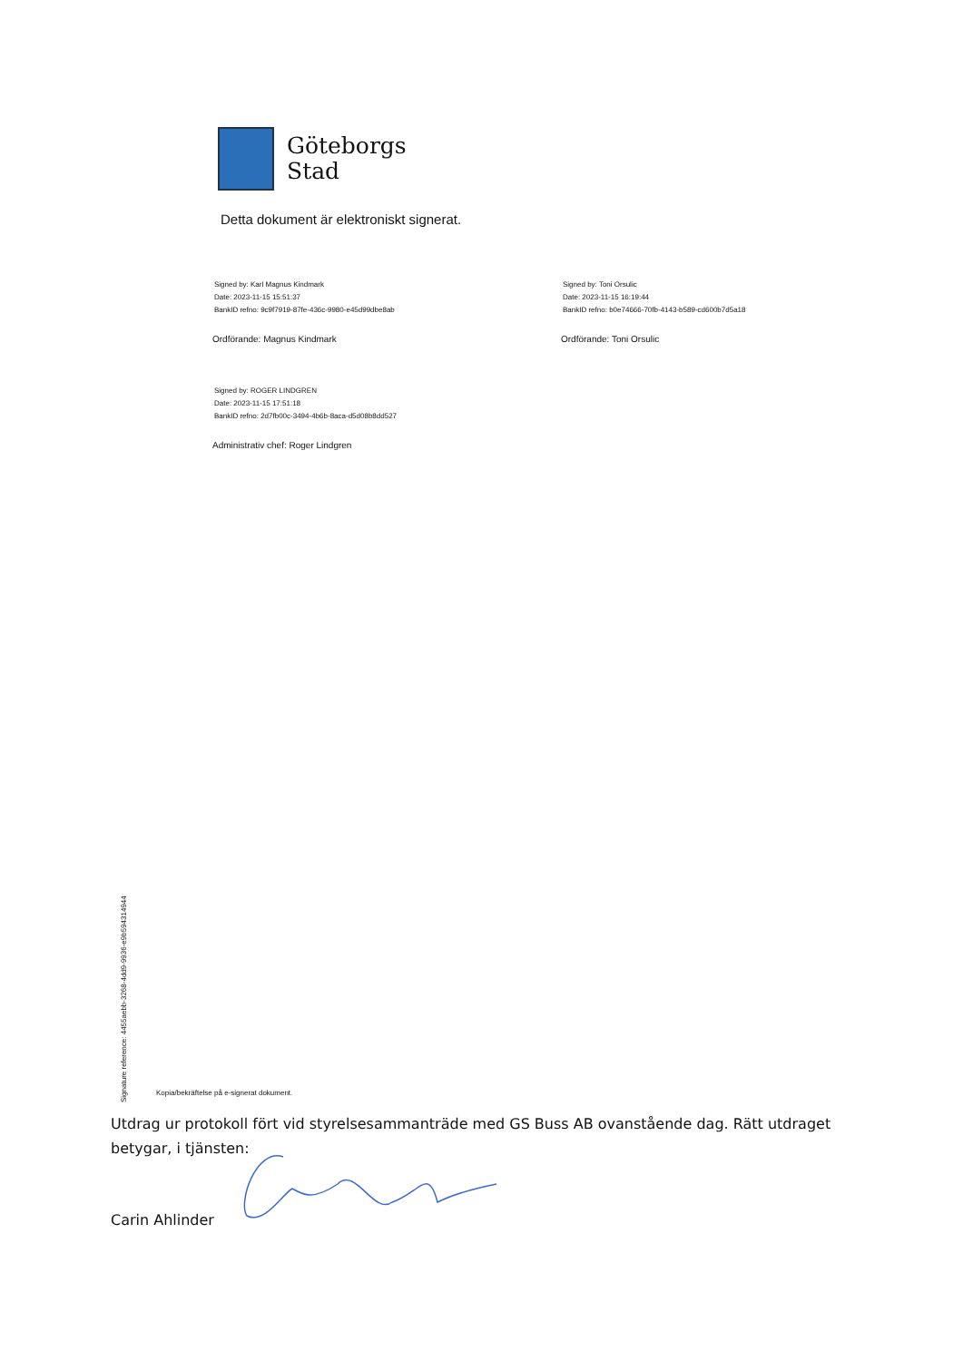Göteborgs
Stad
Detta dokument är elektroniskt signerat.
Signed by: Karl Magnus Kindmark
Date: 2023-11-15 15:51:37
BankID refno: 9c9f7919-87fe-436c-9980-e45d99dbe8ab
Ordförande: Magnus Kindmark
Signed by: Toni Orsulic
Date: 2023-11-15 16:19:44
BankID refno: b0e74666-70fb-4143-b589-cd600b7d5a18
Ordförande: Toni Orsulic
Signed by: ROGER LINDGREN
Date: 2023-11-15 17:51:18
BankID refno: 2d7fb00c-3494-4b6b-8aca-d5d08b8dd527
Administrativ chef: Roger Lindgren
Signature reference: 4455aebb-3268-4dd9-9936-e9b594314944
Kopia/bekräftelse på e-signerat dokument.
Utdrag ur protokoll fört vid styrelsesammanträde med GS Buss AB ovanstående dag. Rätt utdraget betygar, i tjänsten:
Carin Ahlinder